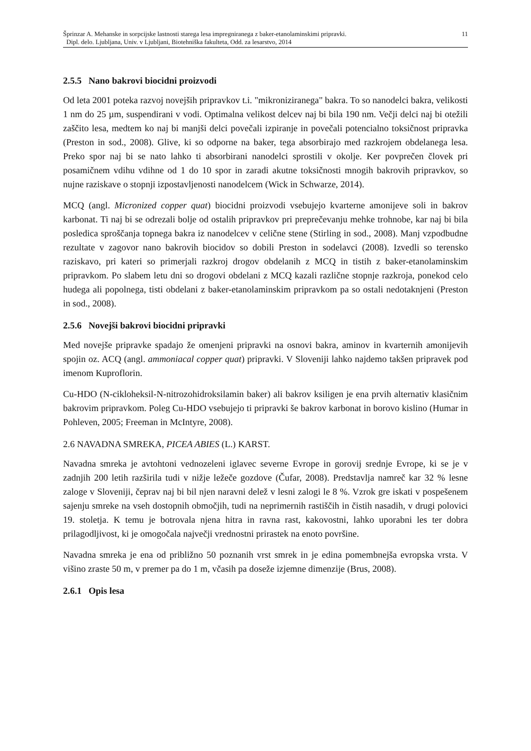Šprinzar A. Mehanske in sorpcijske lastnosti starega lesa impregniranega z baker-etanolaminskimi pripravki.
Dipl. delo. Ljubljana, Univ. v Ljubljani, Biotehniška fakulteta, Odd. za lesarstvo, 2014
11
2.5.5 Nano bakrovi biocidni proizvodi
Od leta 2001 poteka razvoj novejših pripravkov t.i. "mikroniziranega" bakra. To so nanodelci bakra, velikosti 1 nm do 25 µm, suspendirani v vodi. Optimalna velikost delcev naj bi bila 190 nm. Večji delci naj bi otežili zaščito lesa, medtem ko naj bi manjši delci povečali izpiranje in povečali potencialno toksičnost pripravka (Preston in sod., 2008). Glive, ki so odporne na baker, tega absorbirajo med razkrojem obdelanega lesa. Preko spor naj bi se nato lahko ti absorbirani nanodelci sprostili v okolje. Ker povprečen človek pri posamičnem vdihu vdihne od 1 do 10 spor in zaradi akutne toksičnosti mnogih bakrovih pripravkov, so nujne raziskave o stopnji izpostavljenosti nanodelcem (Wick in Schwarze, 2014).
MCQ (angl. Micronized copper quat) biocidni proizvodi vsebujejo kvarterne amonijeve soli in bakrov karbonat. Ti naj bi se odrezali bolje od ostalih pripravkov pri preprečevanju mehke trohnobe, kar naj bi bila posledica sproščanja topnega bakra iz nanodelcev v celične stene (Stirling in sod., 2008). Manj vzpodbudne rezultate v zagovor nano bakrovih biocidov so dobili Preston in sodelavci (2008). Izvedli so terensko raziskavo, pri kateri so primerjali razkroj drogov obdelanih z MCQ in tistih z baker-etanolaminskim pripravkom. Po slabem letu dni so drogovi obdelani z MCQ kazali različne stopnje razkroja, ponekod celo hudega ali popolnega, tisti obdelani z baker-etanolaminskim pripravkom pa so ostali nedotaknjeni (Preston in sod., 2008).
2.5.6 Novejši bakrovi biocidni pripravki
Med novejše pripravke spadajo že omenjeni pripravki na osnovi bakra, aminov in kvarternih amonijevih spojin oz. ACQ (angl. ammoniacal copper quat) pripravki. V Sloveniji lahko najdemo takšen pripravek pod imenom Kuproflorin.
Cu-HDO (N-cikloheksil-N-nitrozohidroksilamin baker) ali bakrov ksiligen je ena prvih alternativ klasičnim bakrovim pripravkom. Poleg Cu-HDO vsebujejo ti pripravki še bakrov karbonat in borovo kislino (Humar in Pohleven, 2005; Freeman in McIntyre, 2008).
2.6 NAVADNA SMREKA, PICEA ABIES (L.) KARST.
Navadna smreka je avtohtoni vednozeleni iglavec severne Evrope in gorovij srednje Evrope, ki se je v zadnjih 200 letih razširila tudi v nižje ležeče gozdove (Čufar, 2008). Predstavlja namreč kar 32 % lesne zaloge v Sloveniji, čeprav naj bi bil njen naravni delež v lesni zalogi le 8 %. Vzrok gre iskati v pospešenem sajenju smreke na vseh dostopnih območjih, tudi na neprimernih rastiščih in čistih nasadih, v drugi polovici 19. stoletja. K temu je botrovala njena hitra in ravna rast, kakovostni, lahko uporabni les ter dobra prilagodljivost, ki je omogočala največji vrednostni prirastek na enoto površine.
Navadna smreka je ena od približno 50 poznanih vrst smrek in je edina pomembnejša evropska vrsta. V višino zraste 50 m, v premer pa do 1 m, včasih pa doseže izjemne dimenzije (Brus, 2008).
2.6.1 Opis lesa